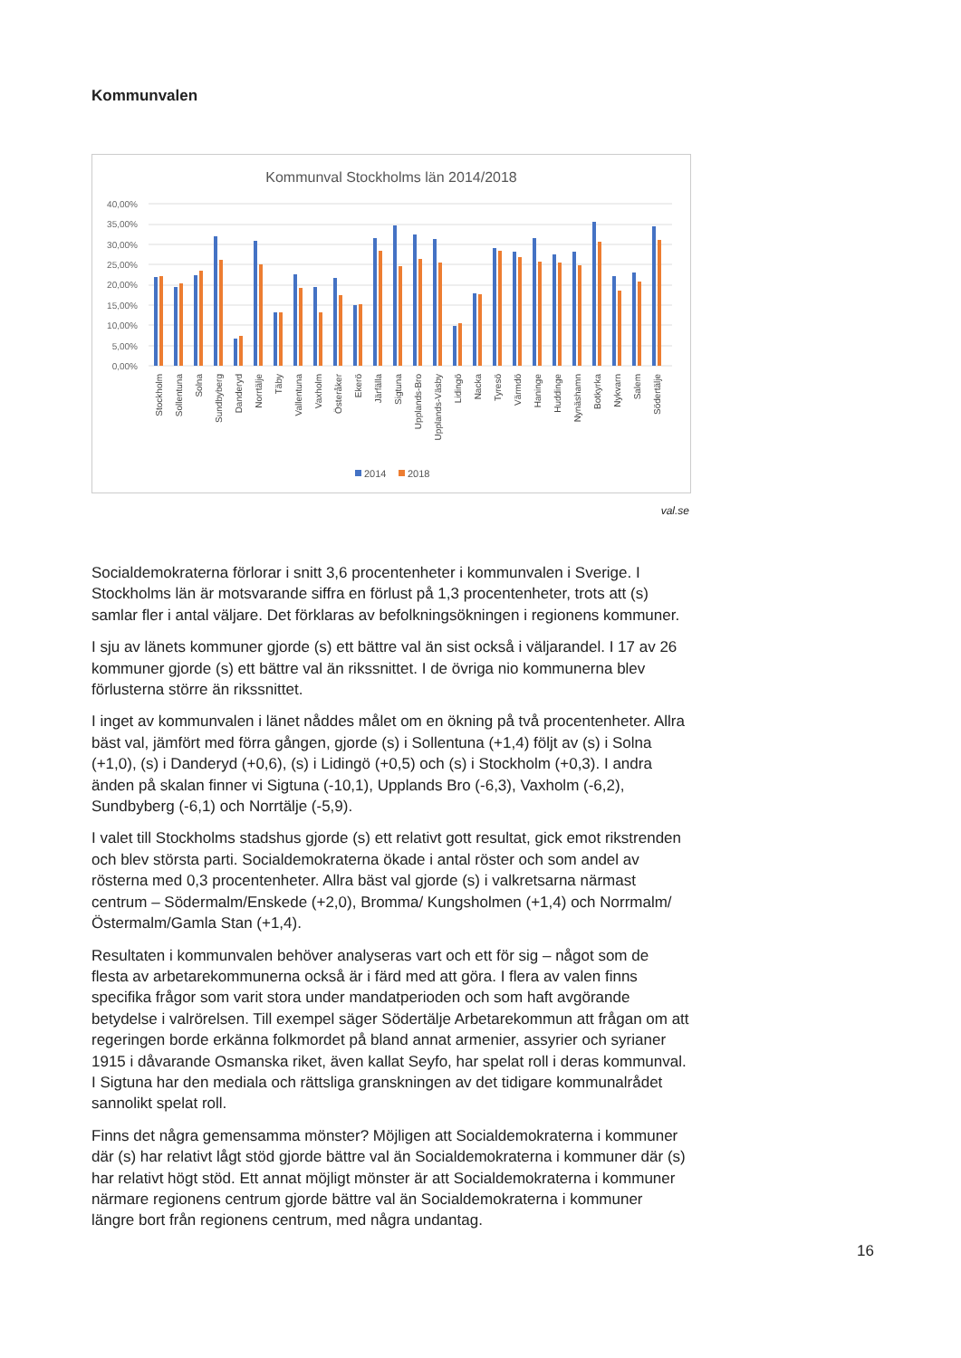Kommunvalen
Kommunval Stockholms län 2014/2018
40,00%
35,00%
30,00%
25,00%
20,00%
15,00%
10,00%
5,00%
0,00%
Stockholm
Sollentuna
Solna
Sundbyberg
Danderyd
Norrtälje
Täby
Vallentuna
Vaxholm
Österåker
Ekerö
Järfälla
Sigtuna
Upplands-Bro
Upplands-Väsby
Lidingö
Nacka
Tyresö
Värmdö
Haninge
Huddinge
Nynäshamn
Botkyrka
Nykvarn
Salem
Södertälje
2014
2018
val.se
Socialdemokraterna förlorar i snitt 3,6 procentenheter i kommunvalen i Sverige. I Stockholms län är motsvarande siffra en förlust på 1,3 procentenheter, trots att (s) samlar fler i antal väljare. Det förklaras av befolkningsökningen i regionens kommuner.
I sju av länets kommuner gjorde (s) ett bättre val än sist också i väljarandel. I 17 av 26 kommuner gjorde (s) ett bättre val än rikssnittet. I de övriga nio kommunerna blev förlusterna större än rikssnittet.
I inget av kommunvalen i länet nåddes målet om en ökning på två procentenheter. Allra bäst val, jämfört med förra gången, gjorde (s) i Sollentuna (+1,4) följt av (s) i Solna (+1,0), (s) i Danderyd (+0,6), (s) i Lidingö (+0,5) och (s) i Stockholm (+0,3). I andra änden på skalan finner vi Sigtuna (-10,1), Upplands Bro (-6,3), Vaxholm (-6,2), Sundbyberg (-6,1) och Norrtälje (-5,9).
I valet till Stockholms stadshus gjorde (s) ett relativt gott resultat, gick emot rikstrenden och blev största parti. Socialdemokraterna ökade i antal röster och som andel av rösterna med 0,3 procentenheter. Allra bäst val gjorde (s) i valkretsarna närmast centrum – Södermalm/Enskede (+2,0), Bromma/ Kungsholmen (+1,4) och Norrmalm/Östermalm/Gamla Stan (+1,4).
Resultaten i kommunvalen behöver analyseras vart och ett för sig – något som de flesta av arbetarekommunerna också är i färd med att göra. I flera av valen finns specifika frågor som varit stora under mandatperioden och som haft avgörande betydelse i valrörelsen. Till exempel säger Södertälje Arbetarekommun att frågan om att regeringen borde erkänna folkmordet på bland annat armenier, assyrier och syrianer 1915 i dåvarande Osmanska riket, även kallat Seyfo, har spelat roll i deras kommunval. I Sigtuna har den mediala och rättsliga granskningen av det tidigare kommunalrådet sannolikt spelat roll.
Finns det några gemensamma mönster? Möjligen att Socialdemokraterna i kommuner där (s) har relativt lågt stöd gjorde bättre val än Socialdemokraterna i kommuner där (s) har relativt högt stöd. Ett annat möjligt mönster är att Socialdemokraterna i kommuner närmare regionens centrum gjorde bättre val än Socialdemokraterna i kommuner längre bort från regionens centrum, med några undantag.
16